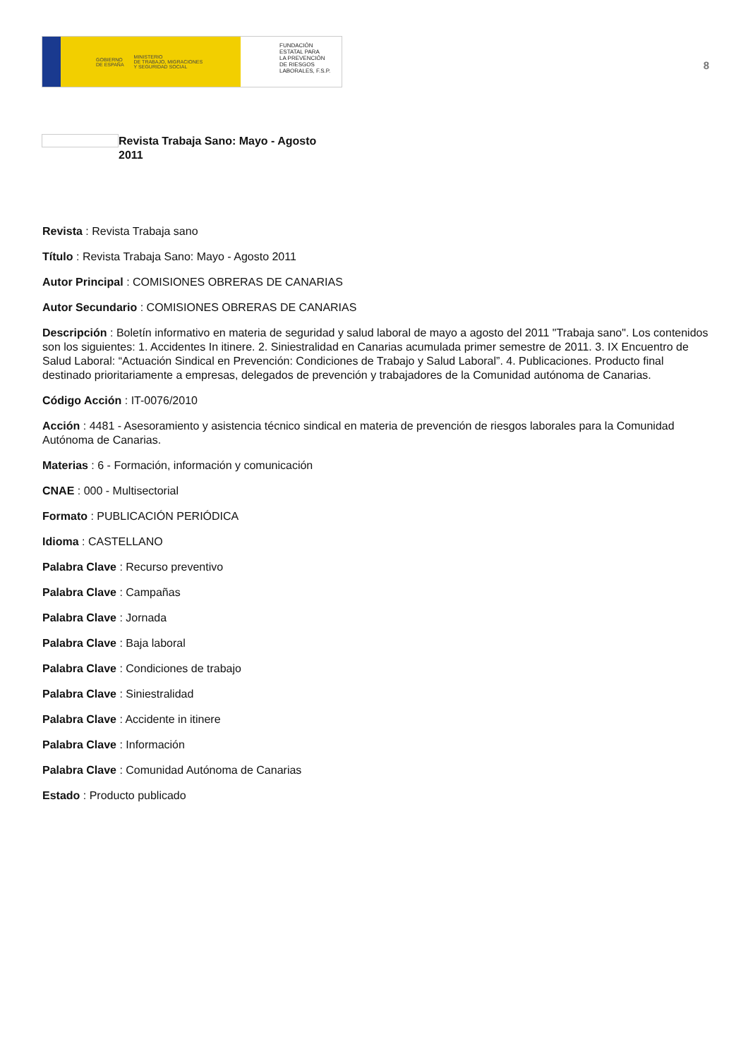GOBIERNO
DE ESPAÑA MINISTERIO
DE TRABAJO, MIGRACIONES
Y SEGURIDAD SOCIAL
FUNDACIÓN
ESTATAL PARA
LA PREVENCIÓN
DE RIESGOS
LABORALES, F.S.P.
8
Revista Trabaja Sano: Mayo - Agosto 2011
Revista : Revista Trabaja sano
Título : Revista Trabaja Sano: Mayo - Agosto 2011
Autor Principal : COMISIONES OBRERAS DE CANARIAS
Autor Secundario : COMISIONES OBRERAS DE CANARIAS
Descripción : Boletín informativo en materia de seguridad y salud laboral de mayo a agosto del 2011 "Trabaja sano". Los contenidos son los siguientes: 1. Accidentes In itinere. 2. Siniestralidad en Canarias acumulada primer semestre de 2011. 3. IX Encuentro de Salud Laboral: “Actuación Sindical en Prevención: Condiciones de Trabajo y Salud Laboral”. 4. Publicaciones. Producto final destinado prioritariamente a empresas, delegados de prevención y trabajadores de la Comunidad autónoma de Canarias.
Código Acción : IT-0076/2010
Acción : 4481 - Asesoramiento y asistencia técnico sindical en materia de prevención de riesgos laborales para la Comunidad Autónoma de Canarias.
Materias : 6 - Formación, información y comunicación
CNAE : 000 - Multisectorial
Formato : PUBLICACIÓN PERIÓDICA
Idioma : CASTELLANO
Palabra Clave : Recurso preventivo
Palabra Clave : Campañas
Palabra Clave : Jornada
Palabra Clave : Baja laboral
Palabra Clave : Condiciones de trabajo
Palabra Clave : Siniestralidad
Palabra Clave : Accidente in itinere
Palabra Clave : Información
Palabra Clave : Comunidad Autónoma de Canarias
Estado : Producto publicado